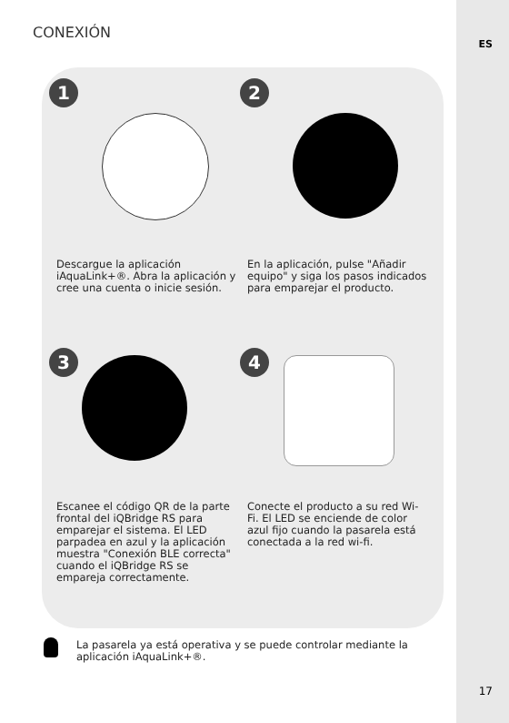ES
CONEXIÓN
1
Descargue la aplicación iAquaLink+®. Abra la aplicación y cree una cuenta o inicie sesión.
2
En la aplicación, pulse "Añadir equipo" y siga los pasos indicados para emparejar el producto.
3
Escanee el código QR de la parte frontal del iQBridge RS para emparejar el sistema. El LED parpadea en azul y la aplicación muestra "Conexión BLE correcta" cuando el iQBridge RS se empareja correctamente.
4
Conecte el producto a su red Wi-Fi. El LED se enciende de color azul fijo cuando la pasarela está conectada a la red wi-fi.
La pasarela ya está operativa y se puede controlar mediante la aplicación iAquaLink+®.
17